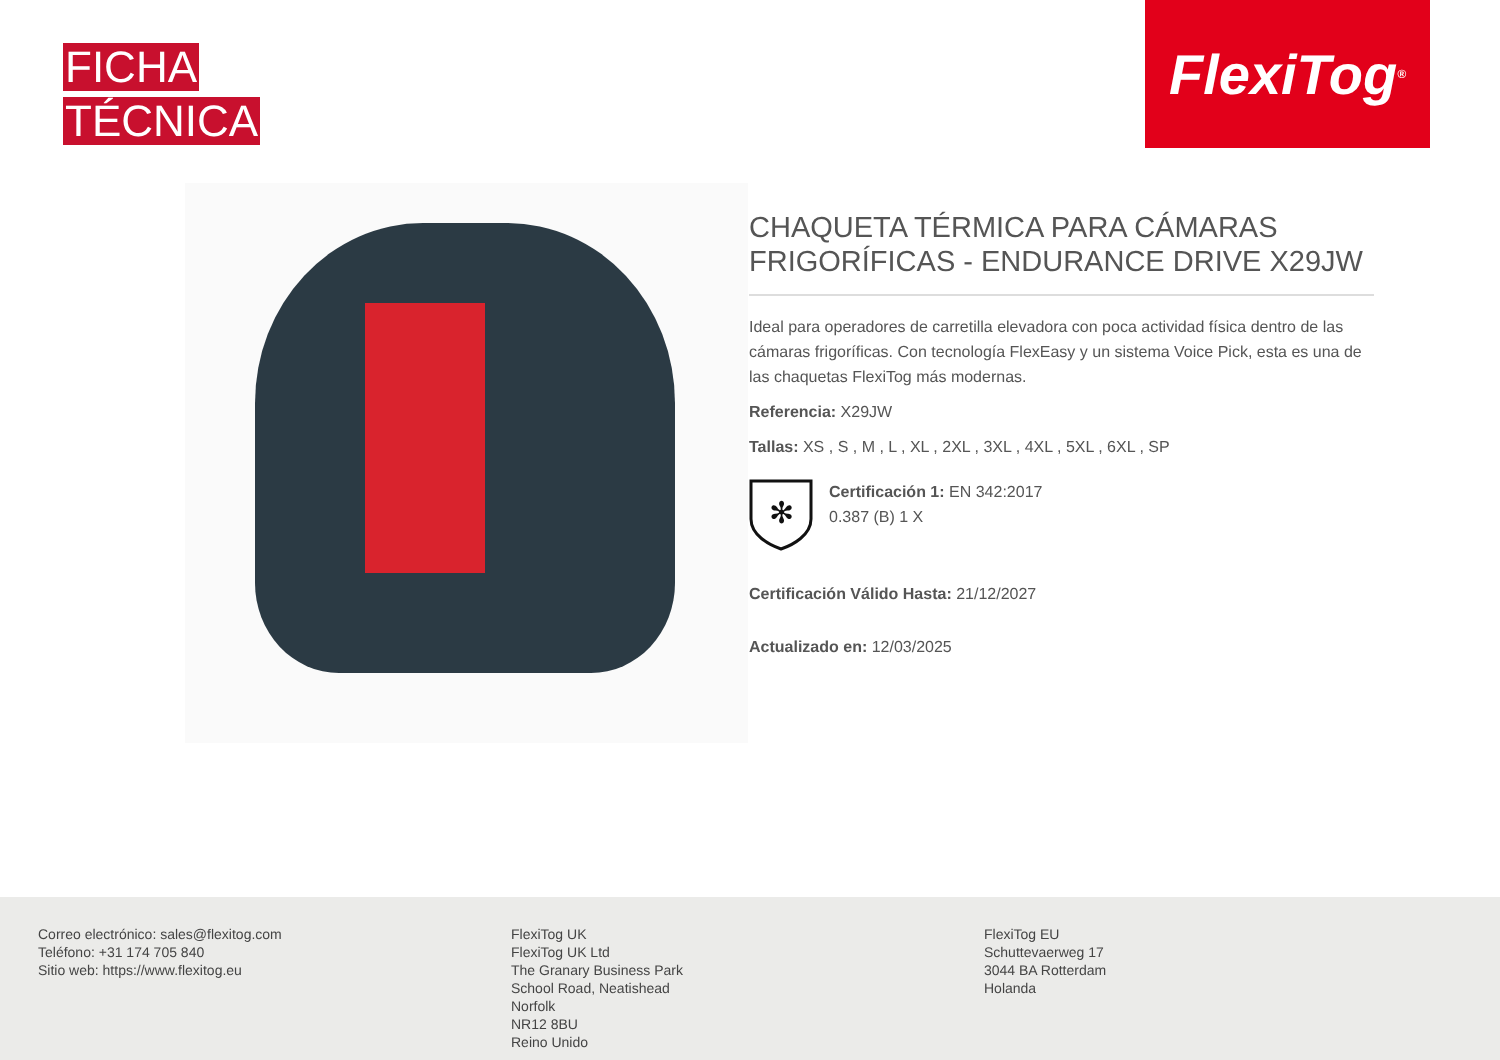FICHA
TÉCNICA
FlexiTog<sup>®</sup>
CHAQUETA TÉRMICA PARA CÁMARAS FRIGORÍFICAS - ENDURANCE DRIVE X29JW
Ideal para operadores de carretilla elevadora con poca actividad física dentro de las cámaras frigoríficas. Con tecnología FlexEasy y un sistema Voice Pick, esta es una de las chaquetas FlexiTog más modernas.
Referencia: X29JW
Tallas: XS , S , M , L , XL , 2XL , 3XL , 4XL , 5XL , 6XL , SP
✻
Certificación 1: EN 342:2017
0.387 (B) 1 X
Certificación Válido Hasta: 21/12/2027
Actualizado en: 12/03/2025
Correo electrónico: sales@flexitog.com
Teléfono: +31 174 705 840
Sitio web: https://www.flexitog.eu
FlexiTog UK
FlexiTog UK Ltd
The Granary Business Park
School Road, Neatishead
Norfolk
NR12 8BU
Reino Unido
FlexiTog EU
Schuttevaerweg 17
3044 BA Rotterdam
Holanda